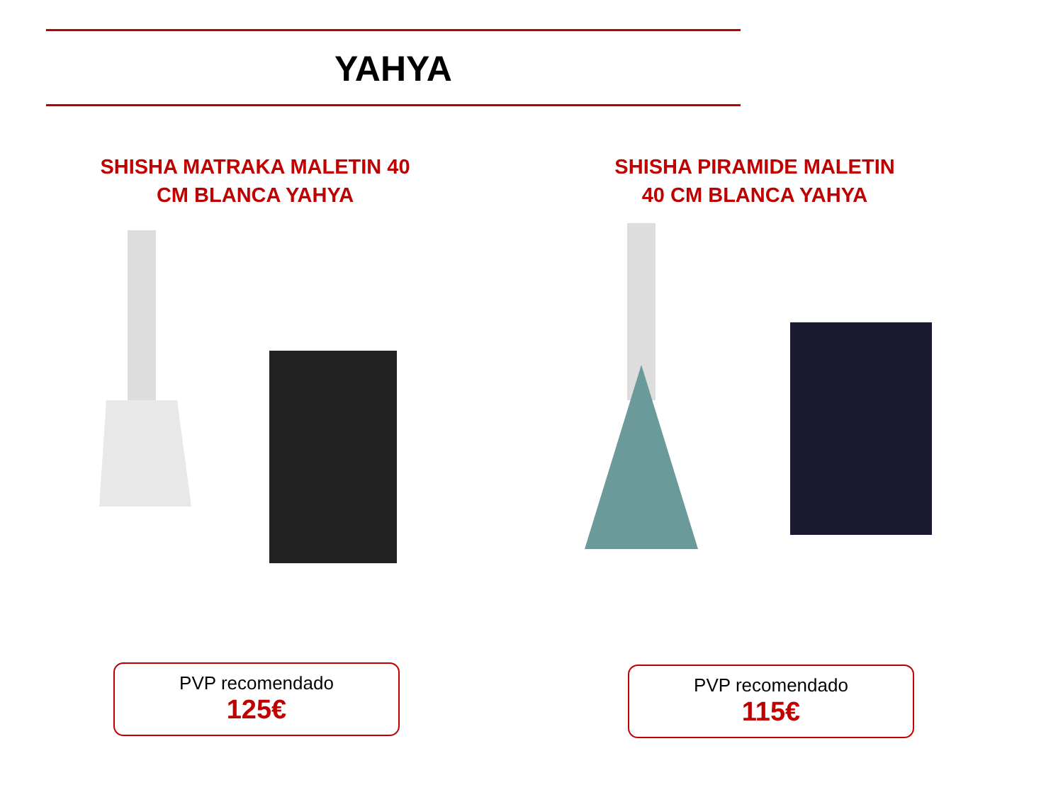YAHYA
SHISHA MATRAKA MALETIN 40
CM BLANCA YAHYA
SHISHA PIRAMIDE MALETIN
40 CM BLANCA YAHYA
PVP recomendado
125€
PVP recomendado
115€